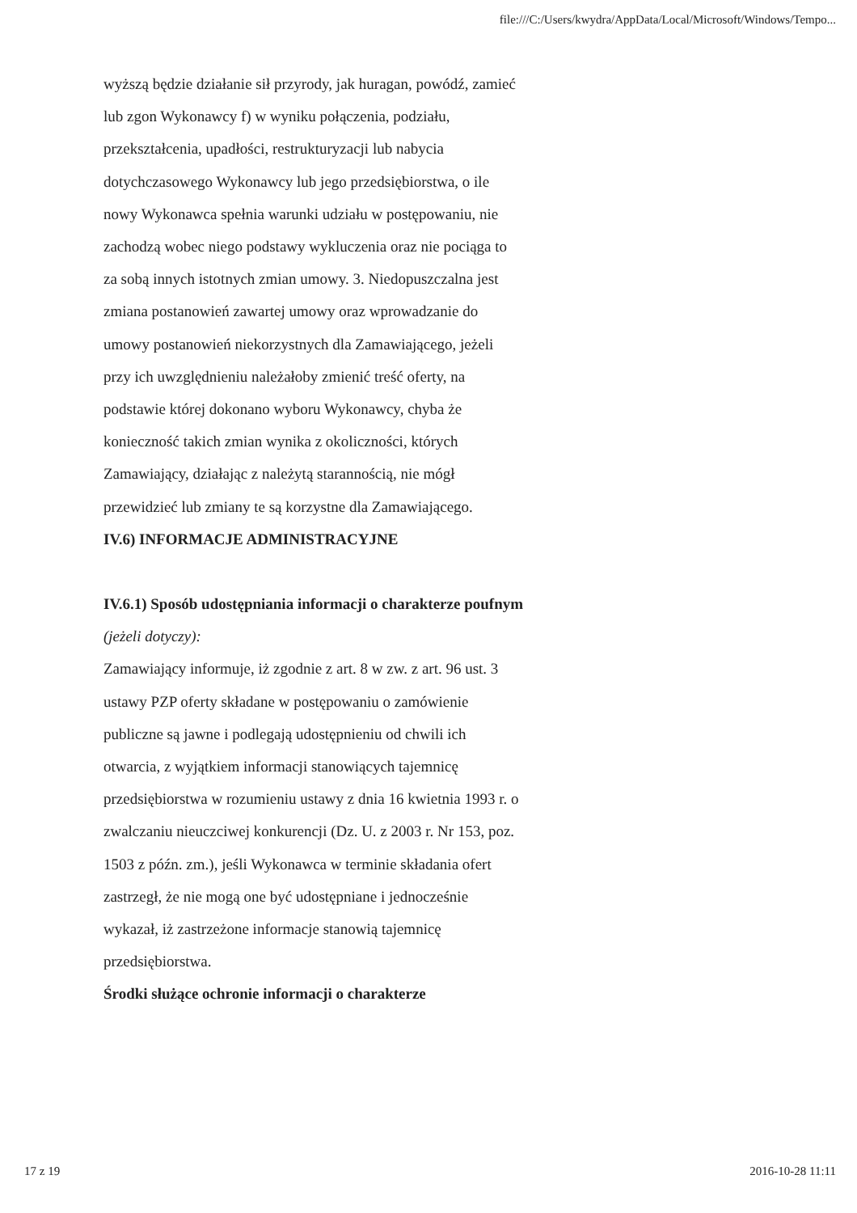file:///C:/Users/kwydra/AppData/Local/Microsoft/Windows/Tempo...
wyższą będzie działanie sił przyrody, jak huragan, powódź, zamieć lub zgon Wykonawcy f) w wyniku połączenia, podziału, przekształcenia, upadłości, restrukturyzacji lub nabycia dotychczasowego Wykonawcy lub jego przedsiębiorstwa, o ile nowy Wykonawca spełnia warunki udziału w postępowaniu, nie zachodzą wobec niego podstawy wykluczenia oraz nie pociąga to za sobą innych istotnych zmian umowy. 3. Niedopuszczalna jest zmiana postanowień zawartej umowy oraz wprowadzanie do umowy postanowień niekorzystnych dla Zamawiającego, jeżeli przy ich uwzględnieniu należałoby zmienić treść oferty, na podstawie której dokonano wyboru Wykonawcy, chyba że konieczność takich zmian wynika z okoliczności, których Zamawiający, działając z należytą starannością, nie mógł przewidzieć lub zmiany te są korzystne dla Zamawiającego.
IV.6) INFORMACJE ADMINISTRACYJNE
IV.6.1) Sposób udostępniania informacji o charakterze poufnym (jeżeli dotyczy):
Zamawiający informuje, iż zgodnie z art. 8 w zw. z art. 96 ust. 3 ustawy PZP oferty składane w postępowaniu o zamówienie publiczne są jawne i podlegają udostępnieniu od chwili ich otwarcia, z wyjątkiem informacji stanowiących tajemnicę przedsiębiorstwa w rozumieniu ustawy z dnia 16 kwietnia 1993 r. o zwalczaniu nieuczciwej konkurencji (Dz. U. z 2003 r. Nr 153, poz. 1503 z późn. zm.), jeśli Wykonawca w terminie składania ofert zastrzegł, że nie mogą one być udostępniane i jednocześnie wykazał, iż zastrzeżone informacje stanowią tajemnicę przedsiębiorstwa.
Środki służące ochronie informacji o charakterze
17 z 19 2016-10-28 11:11